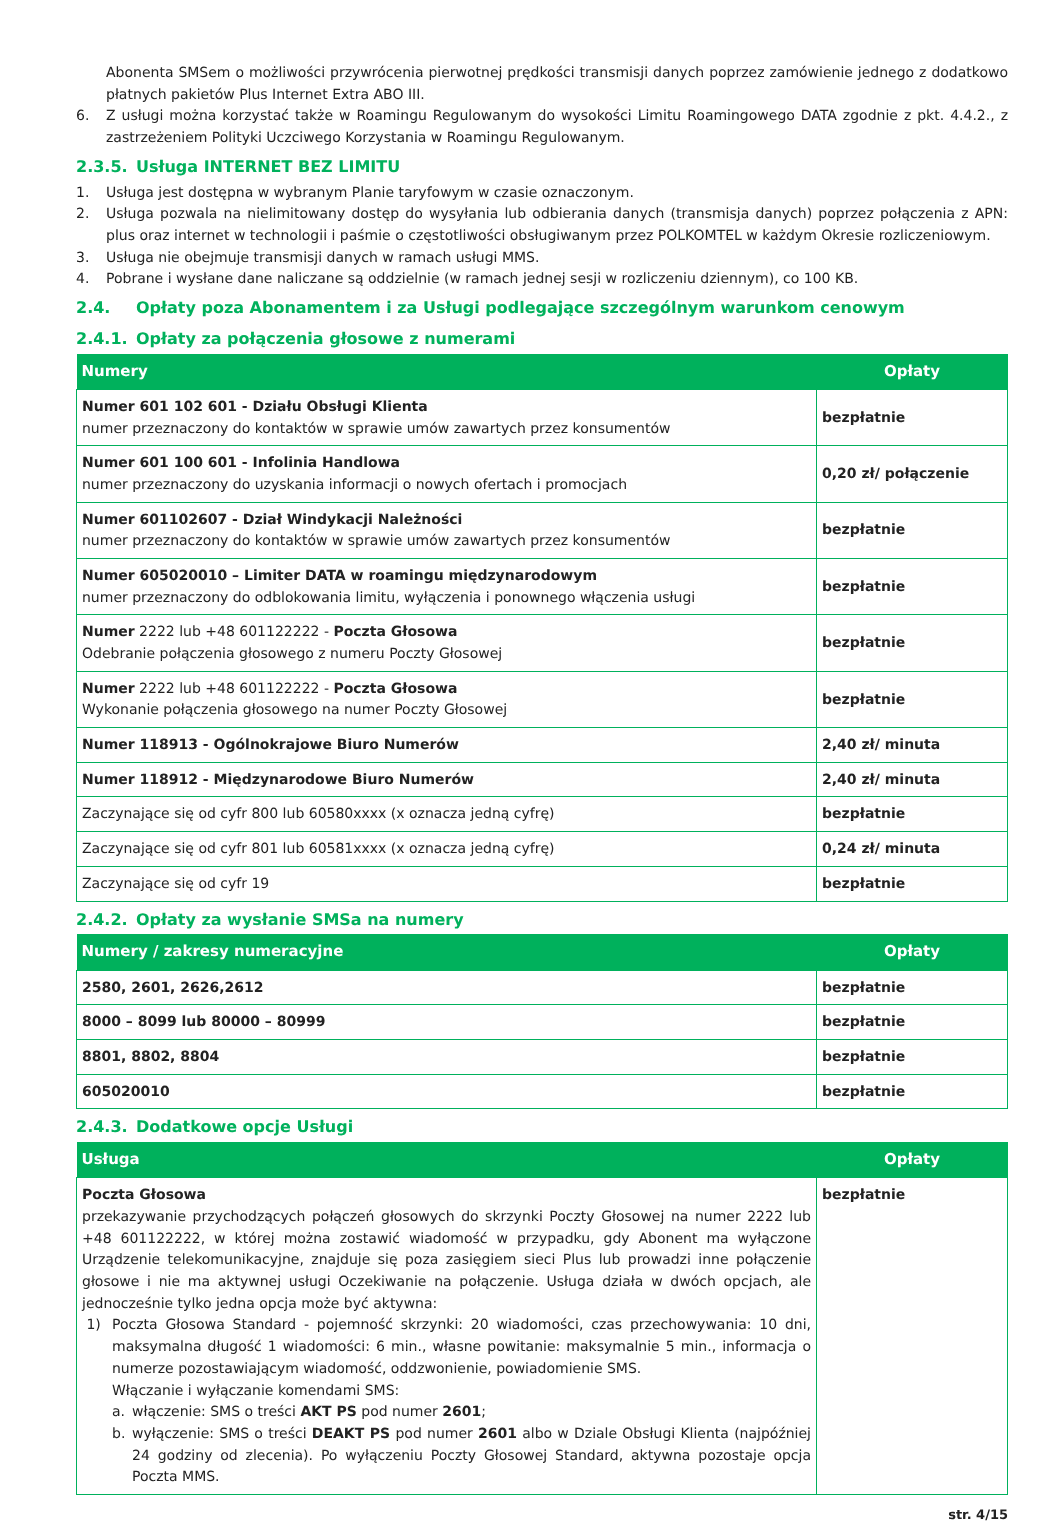Abonenta SMSem o możliwości przywrócenia pierwotnej prędkości transmisji danych poprzez zamówienie jednego z dodatkowo płatnych pakietów Plus Internet Extra ABO III.
6. Z usługi można korzystać także w Roamingu Regulowanym do wysokości Limitu Roamingowego DATA zgodnie z pkt. 4.4.2., z zastrzeżeniem Polityki Uczciwego Korzystania w Roamingu Regulowanym.
2.3.5. Usługa INTERNET BEZ LIMITU
1. Usługa jest dostępna w wybranym Planie taryfowym w czasie oznaczonym.
2. Usługa pozwala na nielimitowany dostęp do wysyłania lub odbierania danych (transmisja danych) poprzez połączenia z APN: plus oraz internet w technologii i paśmie o częstotliwości obsługiwanym przez POLKOMTEL w każdym Okresie rozliczeniowym.
3. Usługa nie obejmuje transmisji danych w ramach usługi MMS.
4. Pobrane i wysłane dane naliczane są oddzielnie (w ramach jednej sesji w rozliczeniu dziennym), co 100 KB.
2.4. Opłaty poza Abonamentem i za Usługi podlegające szczególnym warunkom cenowym
2.4.1. Opłaty za połączenia głosowe z numerami
| Numery | Opłaty |
| --- | --- |
| Numer 601 102 601 - Działu Obsługi Klienta numer przeznaczony do kontaktów w sprawie umów zawartych przez konsumentów | bezpłatnie |
| Numer 601 100 601 - Infolinia Handlowa numer przeznaczony do uzyskania informacji o nowych ofertach i promocjach | 0,20 zł/ połączenie |
| Numer 601102607 - Dział Windykacji Należności numer przeznaczony do kontaktów w sprawie umów zawartych przez konsumentów | bezpłatnie |
| Numer 605020010 – Limiter DATA w roamingu międzynarodowym numer przeznaczony do odblokowania limitu, wyłączenia i ponownego włączenia usługi | bezpłatnie |
| Numer 2222 lub +48 601122222 - Poczta Głosowa Odebranie połączenia głosowego z numeru Poczty Głosowej | bezpłatnie |
| Numer 2222 lub +48 601122222 - Poczta Głosowa Wykonanie połączenia głosowego na numer Poczty Głosowej | bezpłatnie |
| Numer 118913 - Ogólnokrajowe Biuro Numerów | 2,40 zł/ minuta |
| Numer 118912 - Międzynarodowe Biuro Numerów | 2,40 zł/ minuta |
| Zaczynające się od cyfr 800 lub 60580xxxx (x oznacza jedną cyfrę) | bezpłatnie |
| Zaczynające się od cyfr 801 lub 60581xxxx (x oznacza jedną cyfrę) | 0,24 zł/ minuta |
| Zaczynające się od cyfr 19 | bezpłatnie |
2.4.2. Opłaty za wysłanie SMSa na numery
| Numery / zakresy numeracyjne | Opłaty |
| --- | --- |
| 2580, 2601, 2626,2612 | bezpłatnie |
| 8000 – 8099 lub 80000 – 80999 | bezpłatnie |
| 8801, 8802, 8804 | bezpłatnie |
| 605020010 | bezpłatnie |
2.4.3. Dodatkowe opcje Usługi
| Usługa | Opłaty |
| --- | --- |
| Poczta Głosowa przekazywanie przychodzących połączeń głosowych do skrzynki Poczty Głosowej na numer 2222 lub +48 601122222, w której można zostawić wiadomość w przypadku, gdy Abonent ma wyłączone Urządzenie telekomunikacyjne, znajduje się poza zasięgiem sieci Plus lub prowadzi inne połączenie głosowe i nie ma aktywnej usługi Oczekiwanie na połączenie. Usługa działa w dwóch opcjach, ale jednocześnie tylko jedna opcja może być aktywna: 1) Poczta Głosowa Standard - pojemność skrzynki: 20 wiadomości, czas przechowywania: 10 dni, maksymalna długość 1 wiadomości: 6 min., własne powitanie: maksymalnie 5 min., informacja o numerze pozostawiającym wiadomość, oddzwonienie, powiadomienie SMS. Włączanie i wyłączanie komendami SMS: a. włączenie: SMS o treści AKT PS pod numer 2601 ; b. wyłączenie: SMS o treści DEAKT PS pod numer 2601 albo w Dziale Obsługi Klienta (najpóźniej 24 godziny od zlecenia). Po wyłączeniu Poczty Głosowej Standard, aktywna pozostaje opcja Poczta MMS. | bezpłatnie |
str. 4/15